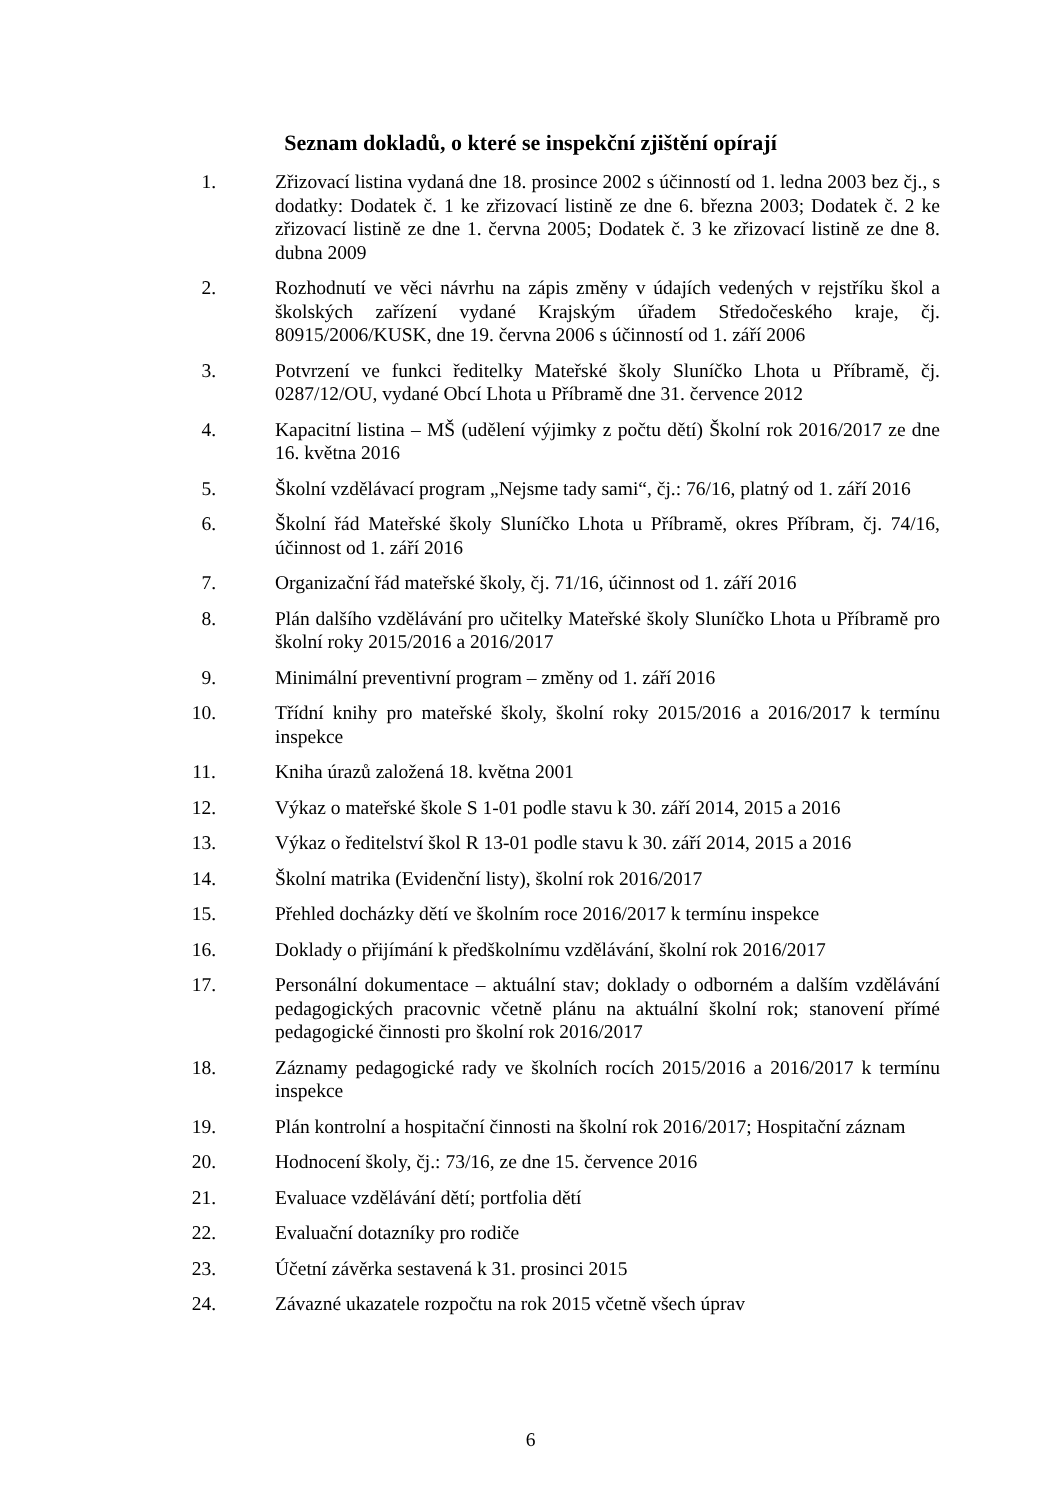Seznam dokladů, o které se inspekční zjištění opírají
1. Zřizovací listina vydaná dne 18. prosince 2002 s účinností od 1. ledna 2003 bez čj., s dodatky: Dodatek č. 1 ke zřizovací listině ze dne 6. března 2003; Dodatek č. 2 ke zřizovací listině ze dne 1. června 2005; Dodatek č. 3 ke zřizovací listině ze dne 8. dubna 2009
2. Rozhodnutí ve věci návrhu na zápis změny v údajích vedených v rejstříku škol a školských zařízení vydané Krajským úřadem Středočeského kraje, čj. 80915/2006/KUSK, dne 19. června 2006 s účinností od 1. září 2006
3. Potvrzení ve funkci ředitelky Mateřské školy Sluníčko Lhota u Příbramě, čj. 0287/12/OU, vydané Obcí Lhota u Příbramě dne 31. července 2012
4. Kapacitní listina – MŠ (udělení výjimky z počtu dětí) Školní rok 2016/2017 ze dne 16. května 2016
5. Školní vzdělávací program „Nejsme tady sami“, čj.: 76/16, platný od 1. září 2016
6. Školní řád Mateřské školy Sluníčko Lhota u Příbramě, okres Příbram, čj. 74/16, účinnost od 1. září 2016
7. Organizační řád mateřské školy, čj. 71/16, účinnost od 1. září 2016
8. Plán dalšího vzdělávání pro učitelky Mateřské školy Sluníčko Lhota u Příbramě pro školní roky 2015/2016 a 2016/2017
9. Minimální preventivní program – změny od 1. září 2016
10. Třídní knihy pro mateřské školy, školní roky 2015/2016 a 2016/2017 k termínu inspekce
11. Kniha úrazů založená 18. května 2001
12. Výkaz o mateřské škole S 1-01 podle stavu k 30. září 2014, 2015 a 2016
13. Výkaz o ředitelství škol R 13-01 podle stavu k 30. září 2014, 2015 a 2016
14. Školní matrika (Evidenční listy), školní rok 2016/2017
15. Přehled docházky dětí ve školním roce 2016/2017 k termínu inspekce
16. Doklady o přijímání k předškolnímu vzdělávání, školní rok 2016/2017
17. Personální dokumentace – aktuální stav; doklady o odborném a dalším vzdělávání pedagogických pracovnic včetně plánu na aktuální školní rok; stanovení přímé pedagogické činnosti pro školní rok 2016/2017
18. Záznamy pedagogické rady ve školních rocích 2015/2016 a 2016/2017 k termínu inspekce
19. Plán kontrolní a hospitační činnosti na školní rok 2016/2017; Hospitační záznam
20. Hodnocení školy, čj.: 73/16, ze dne 15. července 2016
21. Evaluace vzdělávání dětí; portfolia dětí
22. Evaluační dotazníky pro rodiče
23. Účetní závěrka sestavená k 31. prosinci 2015
24. Závazné ukazatele rozpočtu na rok 2015 včetně všech úprav
6